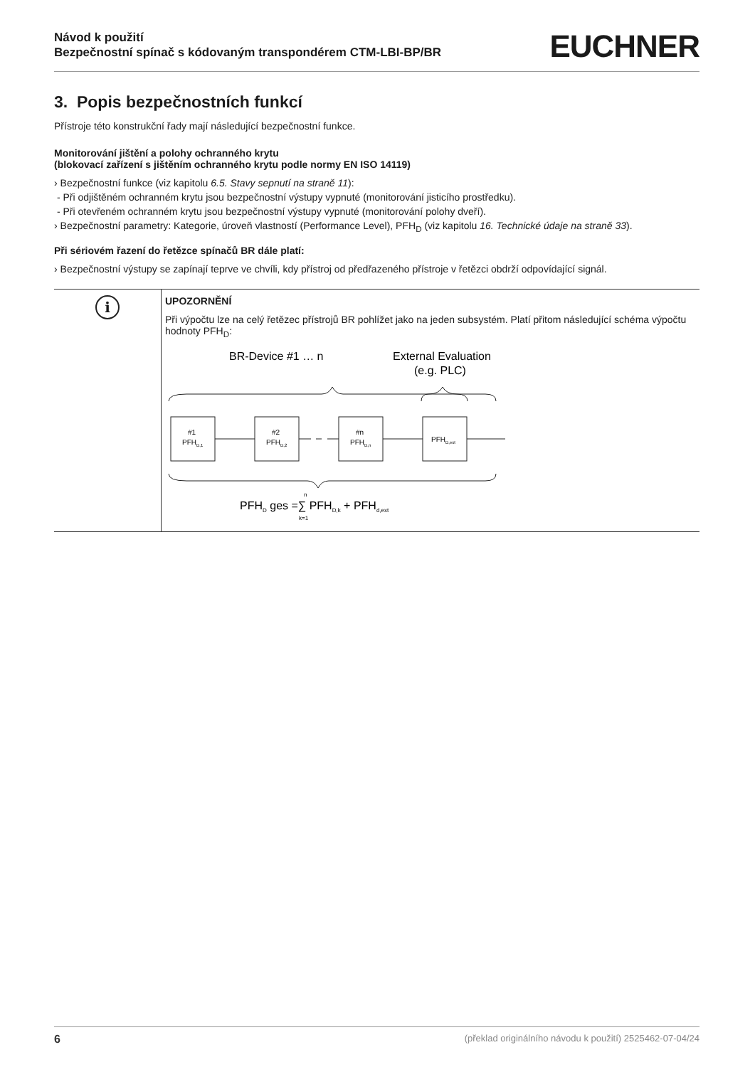Návod k použití
Bezpečnostní spínač s kódovaným transpondérem CTM-LBI-BP/BR
EUCHNER
3. Popis bezpečnostních funkcí
Přístroje této konstrukční řady mají následující bezpečnostní funkce.
Monitorování jištění a polohy ochranného krytu
(blokovací zařízení s jištěním ochranného krytu podle normy EN ISO 14119)
› Bezpečnostní funkce (viz kapitolu 6.5. Stavy sepnutí na straně 11):
- Při odjištěném ochranném krytu jsou bezpečnostní výstupy vypnuté (monitorování jisticího prostředku).
- Při otevřeném ochranném krytu jsou bezpečnostní výstupy vypnuté (monitorování polohy dveří).
› Bezpečnostní parametry: Kategorie, úroveň vlastností (Performance Level), PFH<sub>D</sub> (viz kapitolu 16. Technické údaje na straně 33).
Při sériovém řazení do řetězce spínačů BR dále platí:
› Bezpečnostní výstupy se zapínají teprve ve chvíli, kdy přístroj od předřazeného přístroje v řetězci obdrží odpovídající signál.
i
UPOZORNĚNÍ
Při výpočtu lze na celý řetězec přístrojů BR pohlížet jako na jeden subsystém. Platí přitom následující schéma výpočtu hodnoty PFH<sub>D</sub>:
BR-Device #1 … n
External Evaluation
(e.g. PLC)
#1
PFHD,1
#2
PFHD,2
#n
PFHD,n
PFHD,ext
PFHD ges =∑ PFHD,k + PFHd,ext
n
k=1
6 (překlad originálního návodu k použití) 2525462-07-04/24